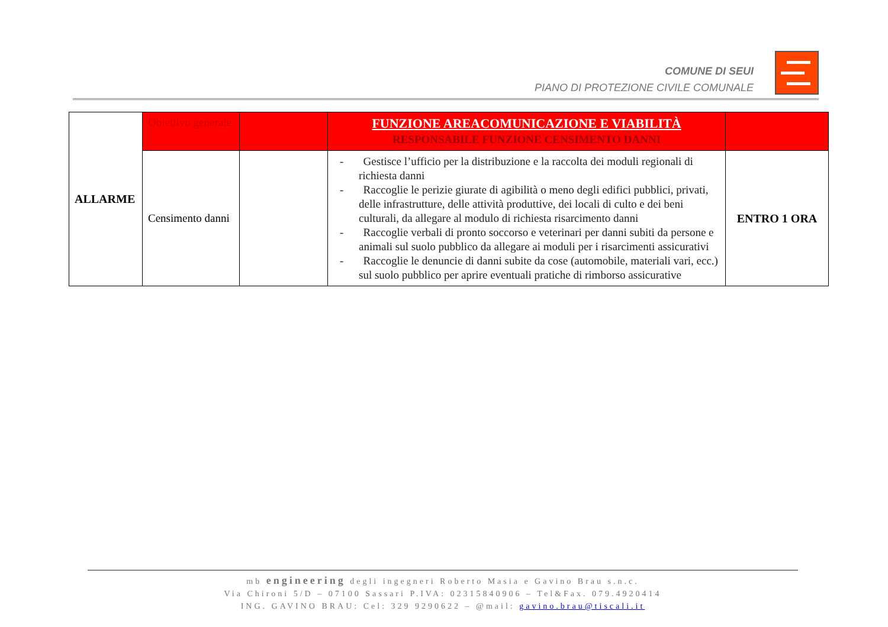COMUNE DI SEUI
PIANO DI PROTEZIONE CIVILE COMUNALE
| ALLARME | Obiettivo generale | | FUNZIONE AREACOMUNICAZIONE E VIABILITÀ RESPONSABILE FUNZIONE CENSIMENTO DANNI | |
| | Censimento danni | | - Gestisce l’ufficio per la distribuzione e la raccolta dei moduli regionali di richiesta danni - Raccoglie le perizie giurate di agibilità o meno degli edifici pubblici, privati, delle infrastrutture, delle attività produttive, dei locali di culto e dei beni culturali, da allegare al modulo di richiesta risarcimento danni - Raccoglie verbali di pronto soccorso e veterinari per danni subiti da persone e animali sul suolo pubblico da allegare ai moduli per i risarcimenti assicurativi - Raccoglie le denuncie di danni subite da cose (automobile, materiali vari, ecc.) sul suolo pubblico per aprire eventuali pratiche di rimborso assicurative | ENTRO 1 ORA |
mb engineering degli ingegneri Roberto Masia e Gavino Brau s.n.c.
Via Chironi 5/D – 07100 Sassari P.IVA: 02315840906 – Tel&Fax. 079.4920414
ING. GAVINO BRAU: Cel: 329 9290622 – @mail: gavino.brau@tiscali.it